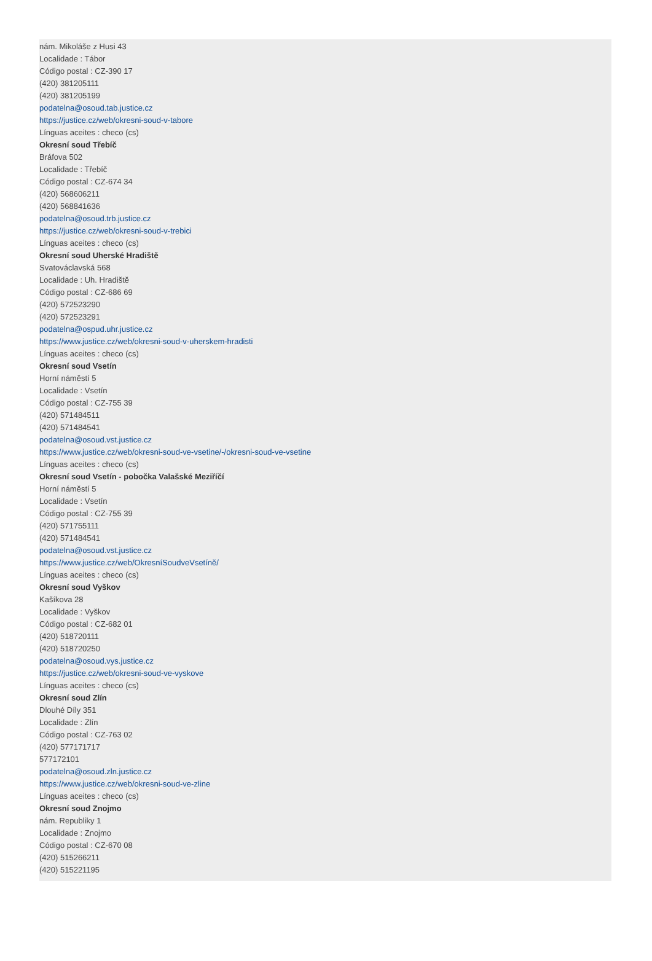nám. Mikoláše z Husi 43
Localidade : Tábor
Código postal : CZ-390 17
(420) 381205111
(420) 381205199
podatelna@osoud.tab.justice.cz
https://justice.cz/web/okresni-soud-v-tabore
Línguas aceites : checo (cs)
Okresní soud Třebíč
Bráfova 502
Localidade : Třebíč
Código postal : CZ-674 34
(420) 568606211
(420) 568841636
podatelna@osoud.trb.justice.cz
https://justice.cz/web/okresni-soud-v-trebici
Línguas aceites : checo (cs)
Okresní soud Uherské Hradiště
Svatováclavská 568
Localidade : Uh. Hradiště
Código postal : CZ-686 69
(420) 572523290
(420) 572523291
podatelna@ospud.uhr.justice.cz
https://www.justice.cz/web/okresni-soud-v-uherskem-hradisti
Línguas aceites : checo (cs)
Okresní soud Vsetín
Horní náměstí 5
Localidade : Vsetín
Código postal : CZ-755 39
(420) 571484511
(420) 571484541
podatelna@osoud.vst.justice.cz
https://www.justice.cz/web/okresni-soud-ve-vsetine/-/okresni-soud-ve-vsetine
Línguas aceites : checo (cs)
Okresní soud Vsetín - pobočka Valašské Meziříčí
Horní náměstí 5
Localidade : Vsetín
Código postal : CZ-755 39
(420) 571755111
(420) 571484541
podatelna@osoud.vst.justice.cz
https://www.justice.cz/web/OkresníSoudveVsetíně/
Línguas aceites : checo (cs)
Okresní soud Vyškov
Kašíkova 28
Localidade : Vyškov
Código postal : CZ-682 01
(420) 518720111
(420) 518720250
podatelna@osoud.vys.justice.cz
https://justice.cz/web/okresni-soud-ve-vyskove
Línguas aceites : checo (cs)
Okresní soud Zlín
Dlouhé Díly 351
Localidade : Zlín
Código postal : CZ-763 02
(420) 577171717
577172101
podatelna@osoud.zln.justice.cz
https://www.justice.cz/web/okresni-soud-ve-zline
Línguas aceites : checo (cs)
Okresní soud Znojmo
nám. Republiky 1
Localidade : Znojmo
Código postal : CZ-670 08
(420) 515266211
(420) 515221195